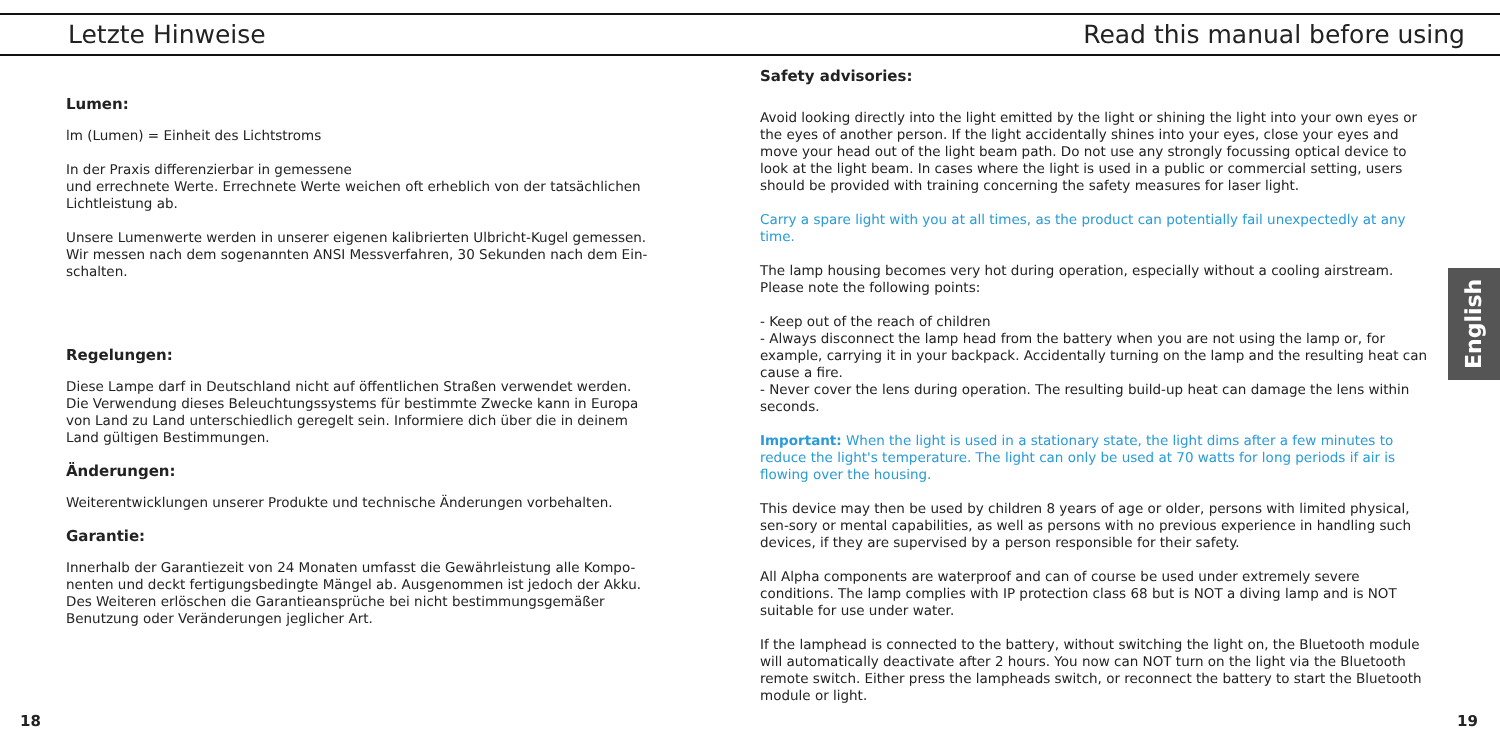Letzte Hinweise Read this manual before using
Lumen:
lm (Lumen) = Einheit des Lichtstroms
In der Praxis differenzierbar in gemessene
und errechnete Werte. Errechnete Werte weichen oft erheblich von der tatsächlichen Lichtleistung ab.
Unsere Lumenwerte werden in unserer eigenen kalibrierten Ulbricht-Kugel gemessen. Wir messen nach dem sogenannten ANSI Messverfahren, 30 Sekunden nach dem Ein-schalten.
Regelungen:
Diese Lampe darf in Deutschland nicht auf öffentlichen Straßen verwendet werden. Die Verwendung dieses Beleuchtungssystems für bestimmte Zwecke kann in Europa von Land zu Land unterschiedlich geregelt sein. Informiere dich über die in deinem Land gültigen Bestimmungen.
Änderungen:
Weiterentwicklungen unserer Produkte und technische Änderungen vorbehalten.
Garantie:
Innerhalb der Garantiezeit von 24 Monaten umfasst die Gewährleistung alle Kompo-nenten und deckt fertigungsbedingte Mängel ab. Ausgenommen ist jedoch der Akku. Des Weiteren erlöschen die Garantieansprüche bei nicht bestimmungsgemäßer Benutzung oder Veränderungen jeglicher Art.
Safety advisories:
Avoid looking directly into the light emitted by the light or shining the light into your own eyes or the eyes of another person. If the light accidentally shines into your eyes, close your eyes and move your head out of the light beam path. Do not use any strongly focussing optical device to look at the light beam. In cases where the light is used in a public or commercial setting, users should be provided with training concerning the safety measures for laser light.
Carry a spare light with you at all times, as the product can potentially fail unexpectedly at any time.
The lamp housing becomes very hot during operation, especially without a cooling airstream.
Please note the following points:
- Keep out of the reach of children
- Always disconnect the lamp head from the battery when you are not using the lamp or, for example, carrying it in your backpack. Accidentally turning on the lamp and the resulting heat can cause a fire.
- Never cover the lens during operation. The resulting build-up heat can damage the lens within seconds.
Important: When the light is used in a stationary state, the light dims after a few minutes to reduce the light's temperature. The light can only be used at 70 watts for long periods if air is flowing over the housing.
This device may then be used by children 8 years of age or older, persons with limited physical, sen-sory or mental capabilities, as well as persons with no previous experience in handling such devices, if they are supervised by a person responsible for their safety.
All Alpha components are waterproof and can of course be used under extremely severe conditions. The lamp complies with IP protection class 68 but is NOT a diving lamp and is NOT suitable for use under water.
If the lamphead is connected to the battery, without switching the light on, the Bluetooth module will automatically deactivate after 2 hours. You now can NOT turn on the light via the Bluetooth remote switch. Either press the lampheads switch, or reconnect the battery to start the Bluetooth module or light.
English
18 19